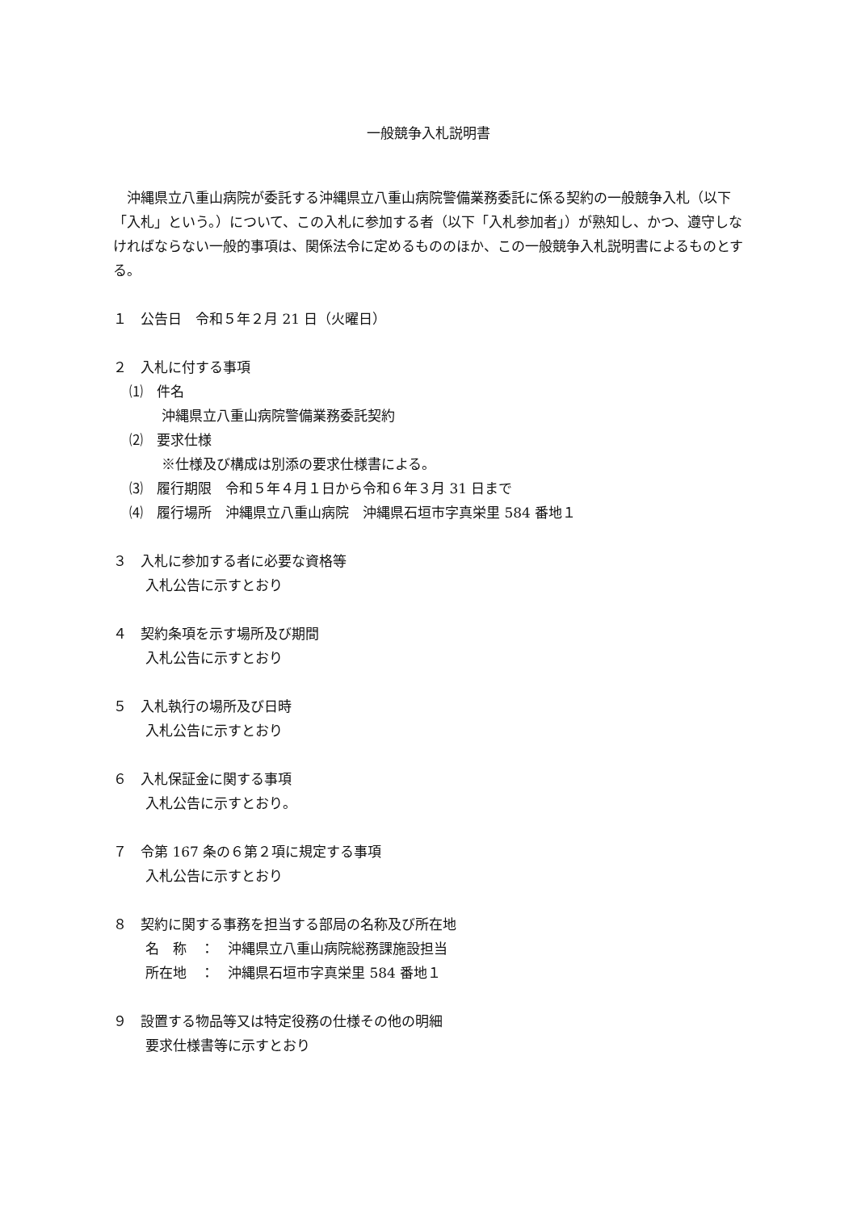一般競争入札説明書
沖縄県立八重山病院が委託する沖縄県立八重山病院警備業務委託に係る契約の一般競争入札（以下「入札」という。）について、この入札に参加する者（以下「入札参加者」）が熟知し、かつ、遵守しなければならない一般的事項は、関係法令に定めるもののほか、この一般競争入札説明書によるものとする。
１　公告日　令和５年２月 21 日（火曜日）
２　入札に付する事項
⑴　件名
沖縄県立八重山病院警備業務委託契約
⑵　要求仕様
※仕様及び構成は別添の要求仕様書による。
⑶　履行期限　令和５年４月１日から令和６年３月 31 日まで
⑷　履行場所　沖縄県立八重山病院　沖縄県石垣市字真栄里 584 番地１
３　入札に参加する者に必要な資格等
入札公告に示すとおり
４　契約条項を示す場所及び期間
入札公告に示すとおり
５　入札執行の場所及び日時
入札公告に示すとおり
６　入札保証金に関する事項
入札公告に示すとおり。
７　令第 167 条の６第２項に規定する事項
入札公告に示すとおり
８　契約に関する事務を担当する部局の名称及び所在地
名　称　：　沖縄県立八重山病院総務課施設担当
所在地　：　沖縄県石垣市字真栄里 584 番地１
９　設置する物品等又は特定役務の仕様その他の明細
要求仕様書等に示すとおり